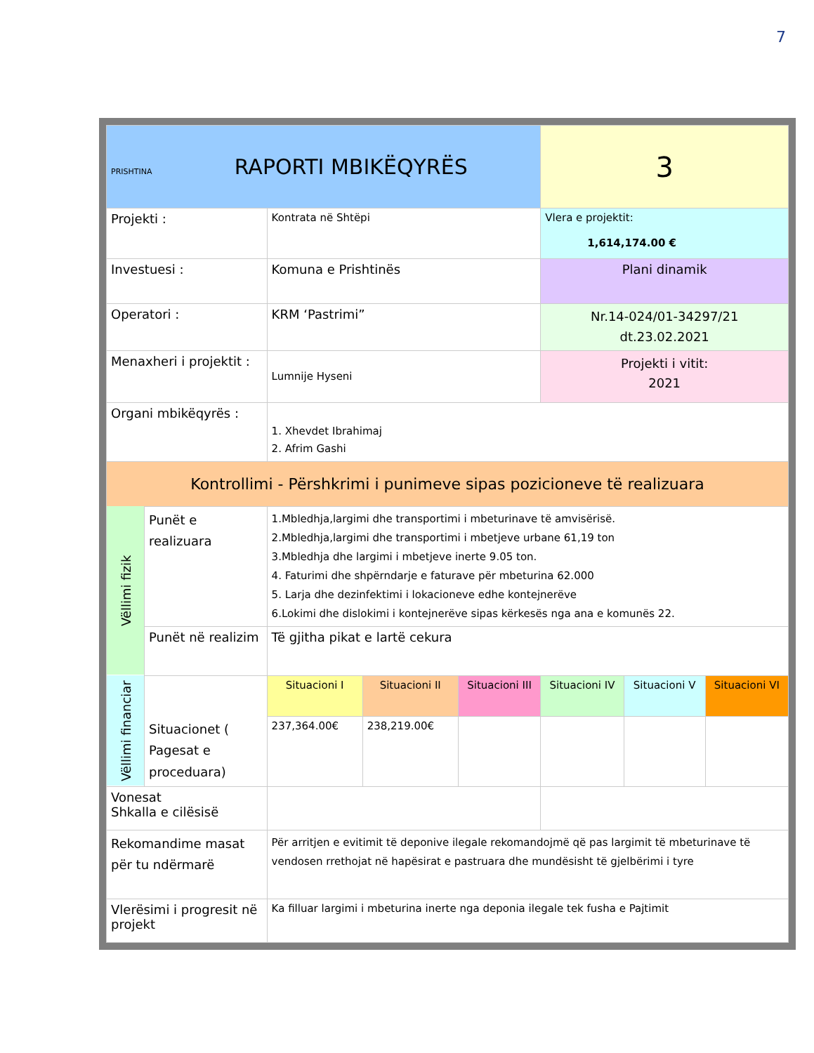7
| PRISHTINA RAPORTI MBIKËQYRËS | | | | | 3 | | |
| Projekti : | | Kontrata në Shtëpi | | | Vlera e projektit: 1,614,174.00 € | | |
| Investuesi : | | Komuna e Prishtinës | | | Plani dinamik | | |
| Operatori : | | KRM ‘Pastrimi” | | | Nr.14-024/01-34297/21 dt.23.02.2021 | | |
| Menaxheri i projektit : | | Lumnije Hyseni | | | Projekti i vitit: 2021 | | |
| Organi mbikëqyrës : | | 1. Xhevdet Ibrahimaj 2. Afrim Gashi | | | | | |
| Kontrollimi - Përshkrimi i punimeve sipas pozicioneve të realizuara | | | | | | | |
| Vëllimi fizik | Punët e realizuara | 1.Mbledhja,largimi dhe transportimi i mbeturinave të amvisërisë. 2.Mbledhja,largimi dhe transportimi i mbetjeve urbane 61,19 ton 3.Mbledhja dhe largimi i mbetjeve inerte 9.05 ton. 4. Faturimi dhe shpërndarje e faturave për mbeturina 62.000 5. Larja dhe dezinfektimi i lokacioneve edhe kontejnerëve 6.Lokimi dhe dislokimi i kontejnerëve sipas kërkesës nga ana e komunës 22. | | | | | |
| | Punët në realizim | Të gjitha pikat e lartë cekura | | | | | |
| Vëllimi financiar | Situacionet ( Pagesat e proceduara) | Situacioni I | Situacioni II | Situacioni III | Situacioni IV | Situacioni V | Situacioni VI |
| | | 237,364.00€ | 238,219.00€ | | | | |
| Vonesat Shkalla e cilësisë | | | | | | | |
| Rekomandime masat për tu ndërmarë | | Për arritjen e evitimit të deponive ilegale rekomandojmë që pas largimit të mbeturinave të vendosen rrethojat në hapësirat e pastruara dhe mundësisht të gjelbërimi i tyre | | | | | |
| Vlerësimi i progresit në projekt | | Ka filluar largimi i mbeturina inerte nga deponia ilegale tek fusha e Pajtimit | | | | | |